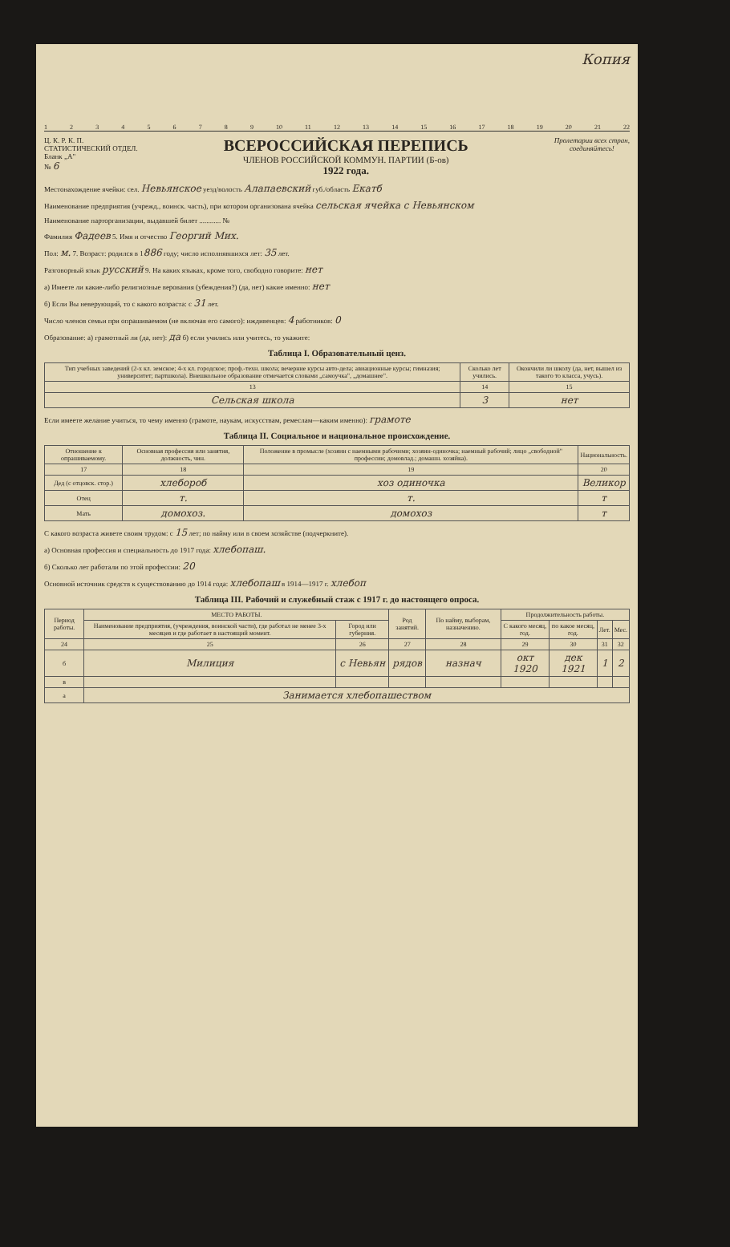Копия
123456789 10 11 12 13 14 15 16 17 18 19 20 21 22
Ц. К. Р. К. П.
СТАТИСТИЧЕСКИЙ ОТДЕЛ.
Бланк „А"
№ 6
ВСЕРОССИЙСКАЯ ПЕРЕПИСЬ
ЧЛЕНОВ РОССИЙСКОЙ КОММУН. ПАРТИИ (Б-ов)
1922 года.
Пролетарии всех стран,
соединяйтесь!
Местонахождение ячейки: сел. Невьянское уезд/волость Алапаевский губ./область Екатб
Наименование предприятия (учрежд., воинск. часть), при котором организована ячейка сельская ячейка с Невьянском
Наименование парторганизации, выдавшей билет ............ №
Фамилия Фадеев 5. Имя и отчество Георгий Мих.
Пол: м. 7. Возраст: родился в 1886 году; число исполнявшихся лет: 35 лет.
Разговорный язык русский 9. На каких языках, кроме того, свободно говорите: нет
а) Имеете ли какие-либо религиозные верования (убеждения?) (да, нет) какие именно: нет
б) Если Вы неверующий, то с какого возраста: с 31 лет.
Число членов семьи при опрашиваемом (не включая его самого): иждивенцев: 4 работников: 0
Образование: а) грамотный ли (да, нет): да б) если учились или учитесь, то укажите:
Таблица I. Образовательный ценз.
| Тип учебных заведений (2-х кл. земское; 4-х кл. городское; проф.-техн. школа; вечерние курсы авто-дела; авиационные курсы; гимназия; университет; партшкола). Внешкольное образование отмечается словами „самоучка", „домашнее". | Сколько лет учились. | Окончили ли школу (да, нет, вышел из такого то класса, учусь). |
| --- | --- | --- |
| 13 | 14 | 15 |
| Сельская школа | 3 | нет |
Если имеете желание учиться, то чему именно (грамоте, наукам, искусствам, ремеслам—каким именно): грамоте
Таблица II. Социальное и национальное происхождение.
| Отношение к опрашиваемому. | Основная профессия или занятия, должность, чин. | Положение в промысле (хозяин с наемными рабочими; хозяин-одиночка; наемный рабочий; лицо „свободной" профессии; домовлад.; домашн. хозяйка). | Национальность. |
| --- | --- | --- | --- |
| 17 | 18 | 19 | 20 |
| Дед (с отцовск. стор.) | хлебороб | хоз одиночка | Великор |
| Отец | т. | т. | т |
| Мать | домохоз. | домохоз | т |
С какого возраста живете своим трудом: с 15 лет; по найму или в своем хозяйстве (подчеркните).
а) Основная профессия и специальность до 1917 года: хлебопаш.
б) Сколько лет работали по этой профессии: 20
Основной источник средств к существованию до 1914 года: хлебопаш в 1914—1917 г. хлебоп
Таблица III. Рабочий и служебный стаж с 1917 г. до настоящего опроса.
| Период работы. | МЕСТО РАБОТЫ. | | Род занятий. | По найму, выборам, назначению. | Продолжительность работы. | | | |
| --- | --- | --- | --- | --- | --- | --- | --- | --- |
| | Наименование предприятия, (учреждения, воинской части), где работал не менее 3-х месяцев и где работает в настоящий момент. | Город или губерния. | | | С какого месяц, год. | по какое месяц, год. | Лет. | Мес. |
| 24 | 25 | 26 | 27 | 28 | 29 | 30 | 31 | 32 |
| б | Милиция | с Невьян | рядов | назнач | окт 1920 | дек 1921 | 1 | 2 |
| в | | | | | | | | |
| а | Занимается хлебопашеством | | | | | | | |